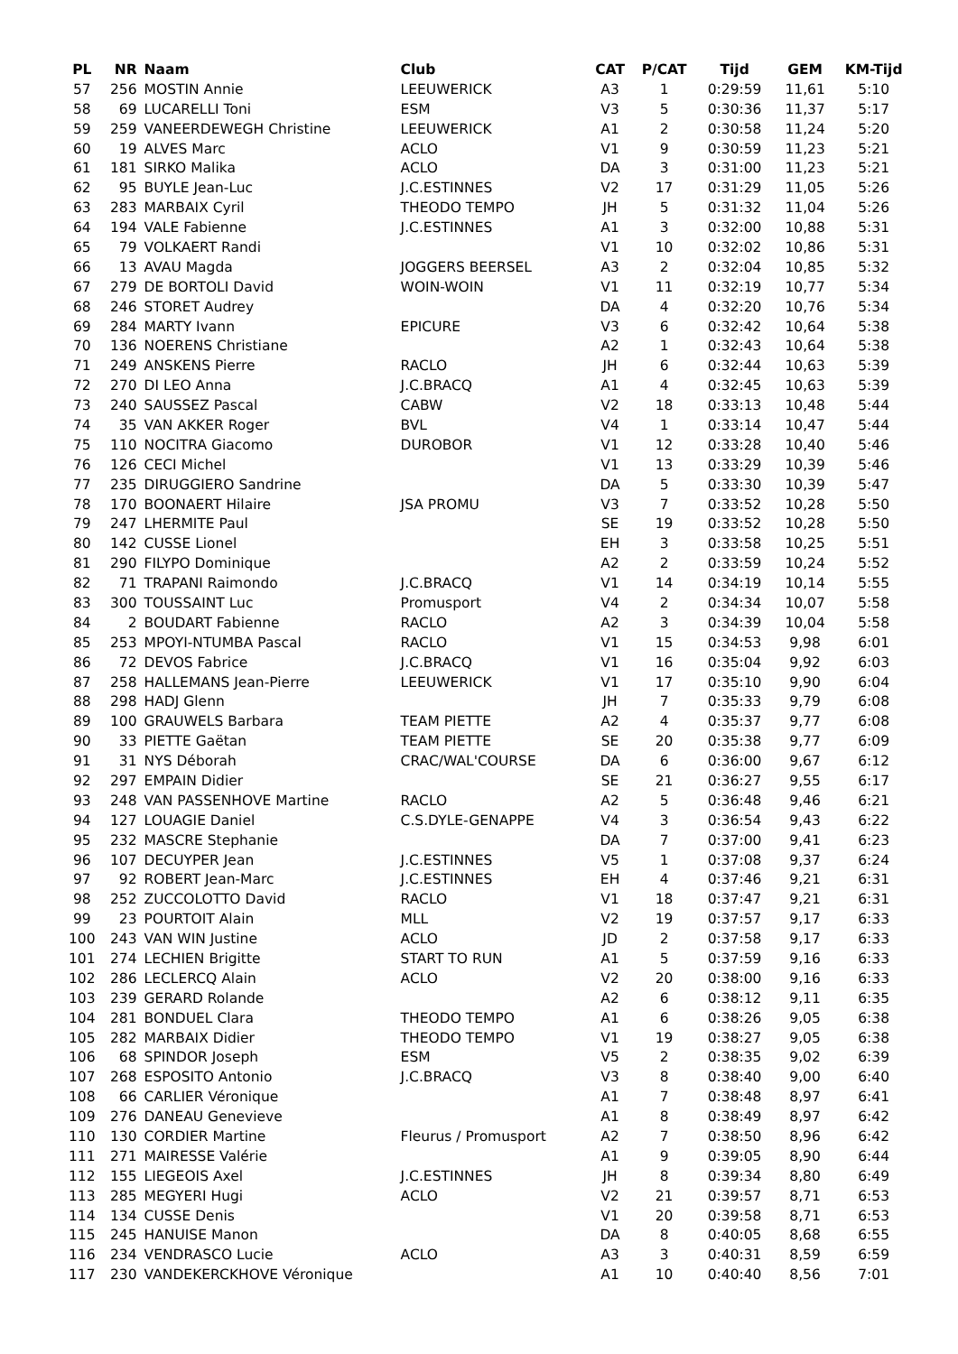| PL | NR | Naam | Club | CAT | P/CAT | Tijd | GEM | KM-Tijd |
| --- | --- | --- | --- | --- | --- | --- | --- | --- |
| 57 | 256 | MOSTIN Annie | LEEUWERICK | A3 | 1 | 0:29:59 | 11,61 | 5:10 |
| 58 | 69 | LUCARELLI Toni | ESM | V3 | 5 | 0:30:36 | 11,37 | 5:17 |
| 59 | 259 | VANEERDEWEGH Christine | LEEUWERICK | A1 | 2 | 0:30:58 | 11,24 | 5:20 |
| 60 | 19 | ALVES Marc | ACLO | V1 | 9 | 0:30:59 | 11,23 | 5:21 |
| 61 | 181 | SIRKO Malika | ACLO | DA | 3 | 0:31:00 | 11,23 | 5:21 |
| 62 | 95 | BUYLE Jean-Luc | J.C.ESTINNES | V2 | 17 | 0:31:29 | 11,05 | 5:26 |
| 63 | 283 | MARBAIX Cyril | THEODO TEMPO | JH | 5 | 0:31:32 | 11,04 | 5:26 |
| 64 | 194 | VALE Fabienne | J.C.ESTINNES | A1 | 3 | 0:32:00 | 10,88 | 5:31 |
| 65 | 79 | VOLKAERT Randi | | V1 | 10 | 0:32:02 | 10,86 | 5:31 |
| 66 | 13 | AVAU Magda | JOGGERS BEERSEL | A3 | 2 | 0:32:04 | 10,85 | 5:32 |
| 67 | 279 | DE BORTOLI David | WOIN-WOIN | V1 | 11 | 0:32:19 | 10,77 | 5:34 |
| 68 | 246 | STORET Audrey | | DA | 4 | 0:32:20 | 10,76 | 5:34 |
| 69 | 284 | MARTY Ivann | EPICURE | V3 | 6 | 0:32:42 | 10,64 | 5:38 |
| 70 | 136 | NOERENS Christiane | | A2 | 1 | 0:32:43 | 10,64 | 5:38 |
| 71 | 249 | ANSKENS Pierre | RACLO | JH | 6 | 0:32:44 | 10,63 | 5:39 |
| 72 | 270 | DI LEO Anna | J.C.BRACQ | A1 | 4 | 0:32:45 | 10,63 | 5:39 |
| 73 | 240 | SAUSSEZ Pascal | CABW | V2 | 18 | 0:33:13 | 10,48 | 5:44 |
| 74 | 35 | VAN AKKER Roger | BVL | V4 | 1 | 0:33:14 | 10,47 | 5:44 |
| 75 | 110 | NOCITRA Giacomo | DUROBOR | V1 | 12 | 0:33:28 | 10,40 | 5:46 |
| 76 | 126 | CECI Michel | | V1 | 13 | 0:33:29 | 10,39 | 5:46 |
| 77 | 235 | DIRUGGIERO Sandrine | | DA | 5 | 0:33:30 | 10,39 | 5:47 |
| 78 | 170 | BOONAERT Hilaire | JSA PROMU | V3 | 7 | 0:33:52 | 10,28 | 5:50 |
| 79 | 247 | LHERMITE Paul | | SE | 19 | 0:33:52 | 10,28 | 5:50 |
| 80 | 142 | CUSSE Lionel | | EH | 3 | 0:33:58 | 10,25 | 5:51 |
| 81 | 290 | FILYPO Dominique | | A2 | 2 | 0:33:59 | 10,24 | 5:52 |
| 82 | 71 | TRAPANI Raimondo | J.C.BRACQ | V1 | 14 | 0:34:19 | 10,14 | 5:55 |
| 83 | 300 | TOUSSAINT Luc | Promusport | V4 | 2 | 0:34:34 | 10,07 | 5:58 |
| 84 | 2 | BOUDART Fabienne | RACLO | A2 | 3 | 0:34:39 | 10,04 | 5:58 |
| 85 | 253 | MPOYI-NTUMBA Pascal | RACLO | V1 | 15 | 0:34:53 | 9,98 | 6:01 |
| 86 | 72 | DEVOS Fabrice | J.C.BRACQ | V1 | 16 | 0:35:04 | 9,92 | 6:03 |
| 87 | 258 | HALLEMANS Jean-Pierre | LEEUWERICK | V1 | 17 | 0:35:10 | 9,90 | 6:04 |
| 88 | 298 | HADJ Glenn | | JH | 7 | 0:35:33 | 9,79 | 6:08 |
| 89 | 100 | GRAUWELS Barbara | TEAM PIETTE | A2 | 4 | 0:35:37 | 9,77 | 6:08 |
| 90 | 33 | PIETTE Gaëtan | TEAM PIETTE | SE | 20 | 0:35:38 | 9,77 | 6:09 |
| 91 | 31 | NYS Déborah | CRAC/WAL'COURSE | DA | 6 | 0:36:00 | 9,67 | 6:12 |
| 92 | 297 | EMPAIN Didier | | SE | 21 | 0:36:27 | 9,55 | 6:17 |
| 93 | 248 | VAN PASSENHOVE Martine | RACLO | A2 | 5 | 0:36:48 | 9,46 | 6:21 |
| 94 | 127 | LOUAGIE Daniel | C.S.DYLE-GENAPPE | V4 | 3 | 0:36:54 | 9,43 | 6:22 |
| 95 | 232 | MASCRE Stephanie | | DA | 7 | 0:37:00 | 9,41 | 6:23 |
| 96 | 107 | DECUYPER Jean | J.C.ESTINNES | V5 | 1 | 0:37:08 | 9,37 | 6:24 |
| 97 | 92 | ROBERT Jean-Marc | J.C.ESTINNES | EH | 4 | 0:37:46 | 9,21 | 6:31 |
| 98 | 252 | ZUCCOLOTTO David | RACLO | V1 | 18 | 0:37:47 | 9,21 | 6:31 |
| 99 | 23 | POURTOIT Alain | MLL | V2 | 19 | 0:37:57 | 9,17 | 6:33 |
| 100 | 243 | VAN WIN Justine | ACLO | JD | 2 | 0:37:58 | 9,17 | 6:33 |
| 101 | 274 | LECHIEN Brigitte | START TO RUN | A1 | 5 | 0:37:59 | 9,16 | 6:33 |
| 102 | 286 | LECLERCQ Alain | ACLO | V2 | 20 | 0:38:00 | 9,16 | 6:33 |
| 103 | 239 | GERARD Rolande | | A2 | 6 | 0:38:12 | 9,11 | 6:35 |
| 104 | 281 | BONDUEL Clara | THEODO TEMPO | A1 | 6 | 0:38:26 | 9,05 | 6:38 |
| 105 | 282 | MARBAIX Didier | THEODO TEMPO | V1 | 19 | 0:38:27 | 9,05 | 6:38 |
| 106 | 68 | SPINDOR Joseph | ESM | V5 | 2 | 0:38:35 | 9,02 | 6:39 |
| 107 | 268 | ESPOSITO Antonio | J.C.BRACQ | V3 | 8 | 0:38:40 | 9,00 | 6:40 |
| 108 | 66 | CARLIER Véronique | | A1 | 7 | 0:38:48 | 8,97 | 6:41 |
| 109 | 276 | DANEAU Genevieve | | A1 | 8 | 0:38:49 | 8,97 | 6:42 |
| 110 | 130 | CORDIER Martine | Fleurus / Promusport | A2 | 7 | 0:38:50 | 8,96 | 6:42 |
| 111 | 271 | MAIRESSE Valérie | | A1 | 9 | 0:39:05 | 8,90 | 6:44 |
| 112 | 155 | LIEGEOIS Axel | J.C.ESTINNES | JH | 8 | 0:39:34 | 8,80 | 6:49 |
| 113 | 285 | MEGYERI Hugi | ACLO | V2 | 21 | 0:39:57 | 8,71 | 6:53 |
| 114 | 134 | CUSSE Denis | | V1 | 20 | 0:39:58 | 8,71 | 6:53 |
| 115 | 245 | HANUISE Manon | | DA | 8 | 0:40:05 | 8,68 | 6:55 |
| 116 | 234 | VENDRASCO Lucie | ACLO | A3 | 3 | 0:40:31 | 8,59 | 6:59 |
| 117 | 230 | VANDEKERCKHOVE Véronique | | A1 | 10 | 0:40:40 | 8,56 | 7:01 |